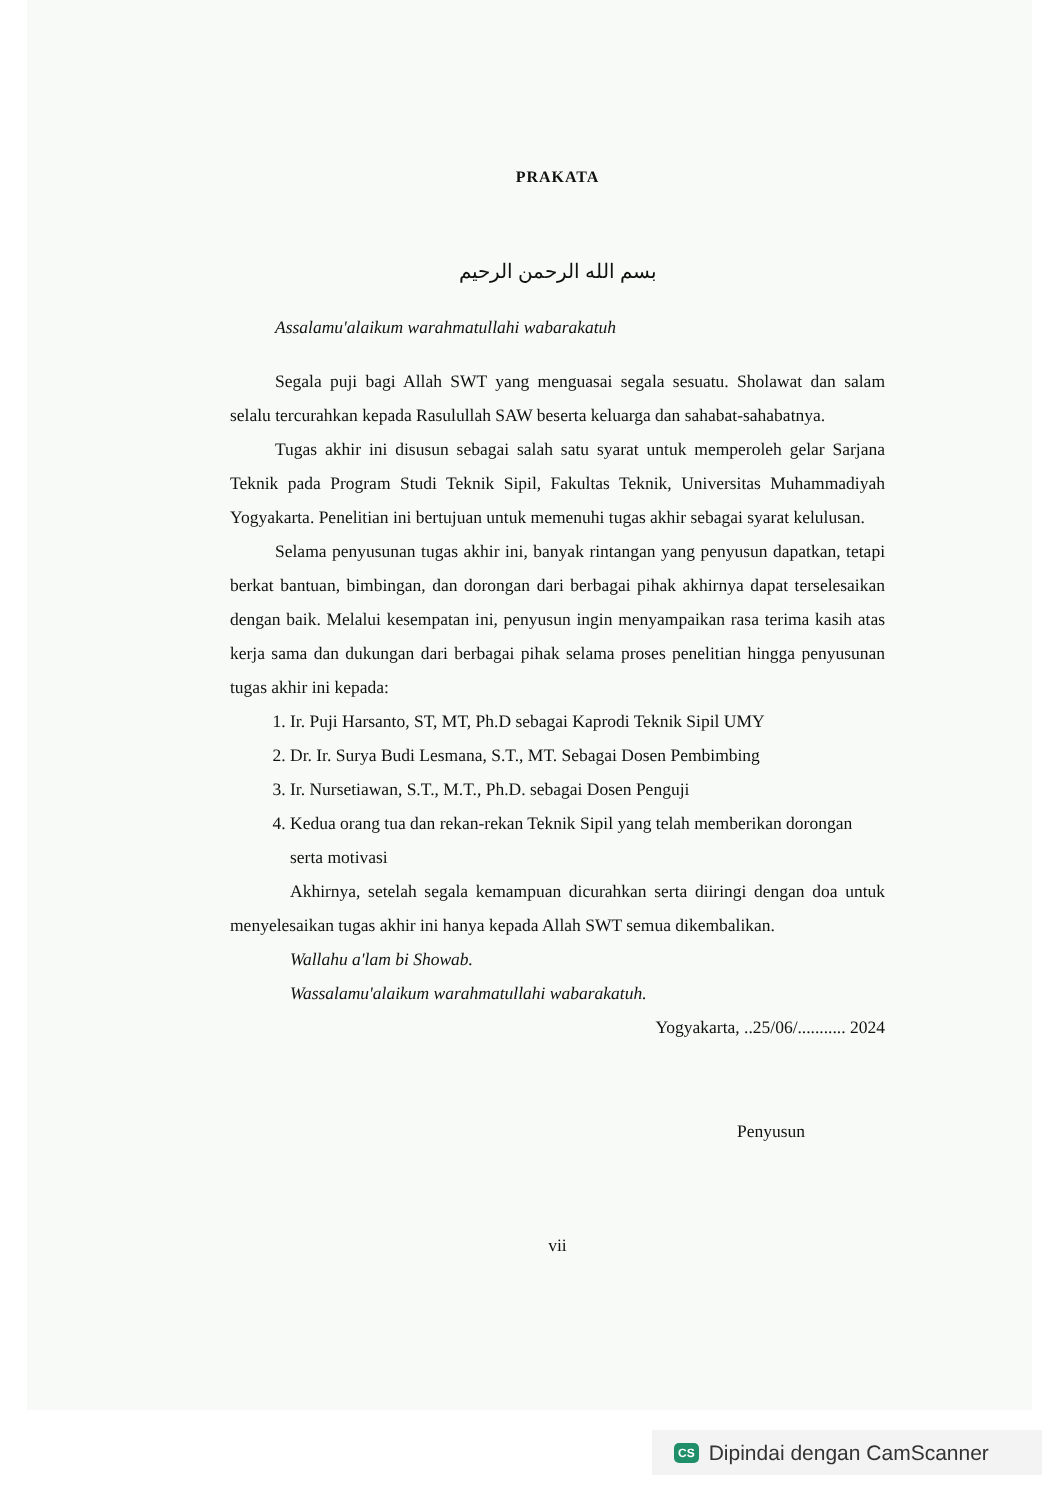PRAKATA
بسم الله الرحمن الرحيم
Assalamu'alaikum warahmatullahi wabarakatuh
Segala puji bagi Allah SWT yang menguasai segala sesuatu. Sholawat dan salam selalu tercurahkan kepada Rasulullah SAW beserta keluarga dan sahabat-sahabatnya.
Tugas akhir ini disusun sebagai salah satu syarat untuk memperoleh gelar Sarjana Teknik pada Program Studi Teknik Sipil, Fakultas Teknik, Universitas Muhammadiyah Yogyakarta. Penelitian ini bertujuan untuk memenuhi tugas akhir sebagai syarat kelulusan.
Selama penyusunan tugas akhir ini, banyak rintangan yang penyusun dapatkan, tetapi berkat bantuan, bimbingan, dan dorongan dari berbagai pihak akhirnya dapat terselesaikan dengan baik. Melalui kesempatan ini, penyusun ingin menyampaikan rasa terima kasih atas kerja sama dan dukungan dari berbagai pihak selama proses penelitian hingga penyusunan tugas akhir ini kepada:
1. Ir. Puji Harsanto, ST, MT, Ph.D sebagai Kaprodi Teknik Sipil UMY
2. Dr. Ir. Surya Budi Lesmana, S.T., MT. Sebagai Dosen Pembimbing
3. Ir. Nursetiawan, S.T., M.T., Ph.D. sebagai Dosen Penguji
4. Kedua orang tua dan rekan-rekan Teknik Sipil yang telah memberikan dorongan serta motivasi
Akhirnya, setelah segala kemampuan dicurahkan serta diiringi dengan doa untuk menyelesaikan tugas akhir ini hanya kepada Allah SWT semua dikembalikan.
Wallahu a'lam bi Showab.
Wassalamu'alaikum warahmatullahi wabarakatuh.
Yogyakarta, ..25/06/........... 2024
Penyusun
vii
CS Dipindai dengan CamScanner